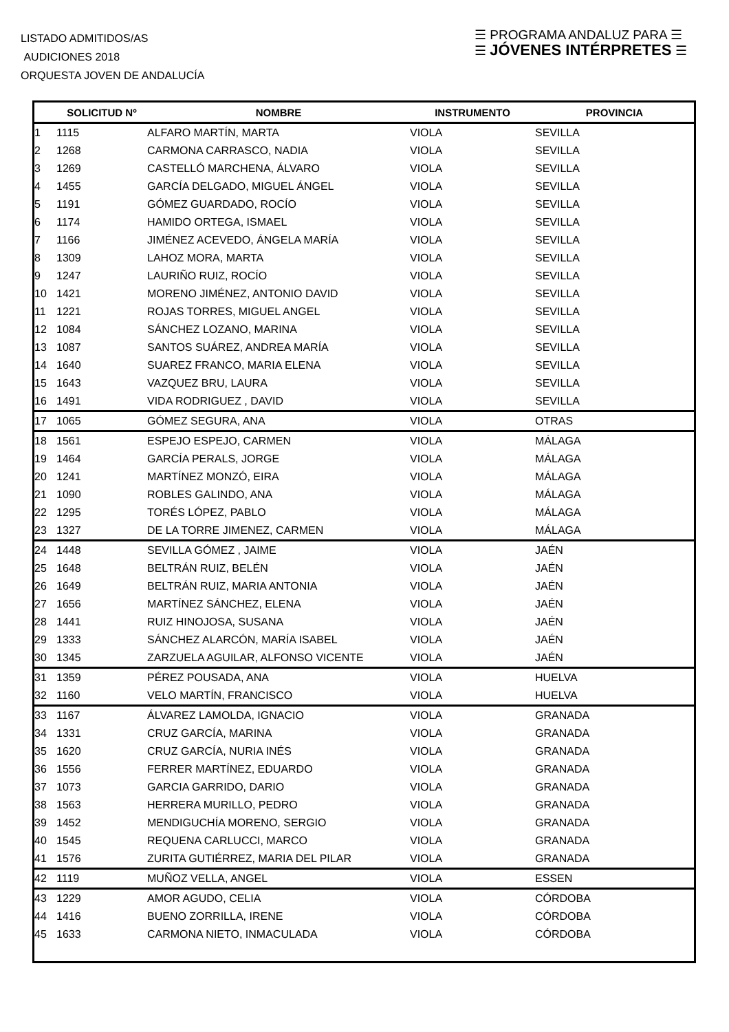LISTADO ADMITIDOS/AS
AUDICIONES 2018
ORQUESTA JOVEN DE ANDALUCÍA
☰ PROGRAMA ANDALUZ PARA ☰
☰ JÓVENES INTÉRPRETES ☰
| | SOLICITUD Nº | NOMBRE | INSTRUMENTO | PROVINCIA |
| --- | --- | --- | --- | --- |
| 1 | 1115 | ALFARO MARTÍN, MARTA | VIOLA | SEVILLA |
| 2 | 1268 | CARMONA CARRASCO, NADIA | VIOLA | SEVILLA |
| 3 | 1269 | CASTELLÓ MARCHENA, ÁLVARO | VIOLA | SEVILLA |
| 4 | 1455 | GARCÍA DELGADO, MIGUEL ÁNGEL | VIOLA | SEVILLA |
| 5 | 1191 | GÓMEZ GUARDADO, ROCÍO | VIOLA | SEVILLA |
| 6 | 1174 | HAMIDO ORTEGA, ISMAEL | VIOLA | SEVILLA |
| 7 | 1166 | JIMÉNEZ ACEVEDO, ÁNGELA MARÍA | VIOLA | SEVILLA |
| 8 | 1309 | LAHOZ MORA, MARTA | VIOLA | SEVILLA |
| 9 | 1247 | LAURIÑO RUIZ, ROCÍO | VIOLA | SEVILLA |
| 10 | 1421 | MORENO JIMÉNEZ, ANTONIO DAVID | VIOLA | SEVILLA |
| 11 | 1221 | ROJAS TORRES, MIGUEL ANGEL | VIOLA | SEVILLA |
| 12 | 1084 | SÁNCHEZ LOZANO, MARINA | VIOLA | SEVILLA |
| 13 | 1087 | SANTOS SUÁREZ, ANDREA MARÍA | VIOLA | SEVILLA |
| 14 | 1640 | SUAREZ FRANCO, MARIA ELENA | VIOLA | SEVILLA |
| 15 | 1643 | VAZQUEZ BRU, LAURA | VIOLA | SEVILLA |
| 16 | 1491 | VIDA RODRIGUEZ , DAVID | VIOLA | SEVILLA |
| 17 | 1065 | GÓMEZ SEGURA, ANA | VIOLA | OTRAS |
| 18 | 1561 | ESPEJO ESPEJO, CARMEN | VIOLA | MÁLAGA |
| 19 | 1464 | GARCÍA PERALS, JORGE | VIOLA | MÁLAGA |
| 20 | 1241 | MARTÍNEZ MONZÓ, EIRA | VIOLA | MÁLAGA |
| 21 | 1090 | ROBLES GALINDO, ANA | VIOLA | MÁLAGA |
| 22 | 1295 | TORÉS LÓPEZ, PABLO | VIOLA | MÁLAGA |
| 23 | 1327 | DE LA TORRE JIMENEZ, CARMEN | VIOLA | MÁLAGA |
| 24 | 1448 | SEVILLA GÓMEZ , JAIME | VIOLA | JAÉN |
| 25 | 1648 | BELTRÁN RUIZ, BELÉN | VIOLA | JAÉN |
| 26 | 1649 | BELTRÁN RUIZ, MARIA ANTONIA | VIOLA | JAÉN |
| 27 | 1656 | MARTÍNEZ SÁNCHEZ, ELENA | VIOLA | JAÉN |
| 28 | 1441 | RUIZ HINOJOSA, SUSANA | VIOLA | JAÉN |
| 29 | 1333 | SÁNCHEZ ALARCÓN, MARÍA ISABEL | VIOLA | JAÉN |
| 30 | 1345 | ZARZUELA AGUILAR, ALFONSO VICENTE | VIOLA | JAÉN |
| 31 | 1359 | PÉREZ POUSADA, ANA | VIOLA | HUELVA |
| 32 | 1160 | VELO MARTÍN, FRANCISCO | VIOLA | HUELVA |
| 33 | 1167 | ÁLVAREZ LAMOLDA, IGNACIO | VIOLA | GRANADA |
| 34 | 1331 | CRUZ GARCÍA, MARINA | VIOLA | GRANADA |
| 35 | 1620 | CRUZ GARCÍA, NURIA INÉS | VIOLA | GRANADA |
| 36 | 1556 | FERRER MARTÍNEZ, EDUARDO | VIOLA | GRANADA |
| 37 | 1073 | GARCIA GARRIDO, DARIO | VIOLA | GRANADA |
| 38 | 1563 | HERRERA MURILLO, PEDRO | VIOLA | GRANADA |
| 39 | 1452 | MENDIGUCHÍA MORENO, SERGIO | VIOLA | GRANADA |
| 40 | 1545 | REQUENA CARLUCCI, MARCO | VIOLA | GRANADA |
| 41 | 1576 | ZURITA GUTIÉRREZ, MARIA DEL PILAR | VIOLA | GRANADA |
| 42 | 1119 | MUÑOZ VELLA, ANGEL | VIOLA | ESSEN |
| 43 | 1229 | AMOR AGUDO, CELIA | VIOLA | CÓRDOBA |
| 44 | 1416 | BUENO ZORRILLA, IRENE | VIOLA | CÓRDOBA |
| 45 | 1633 | CARMONA NIETO, INMACULADA | VIOLA | CÓRDOBA |